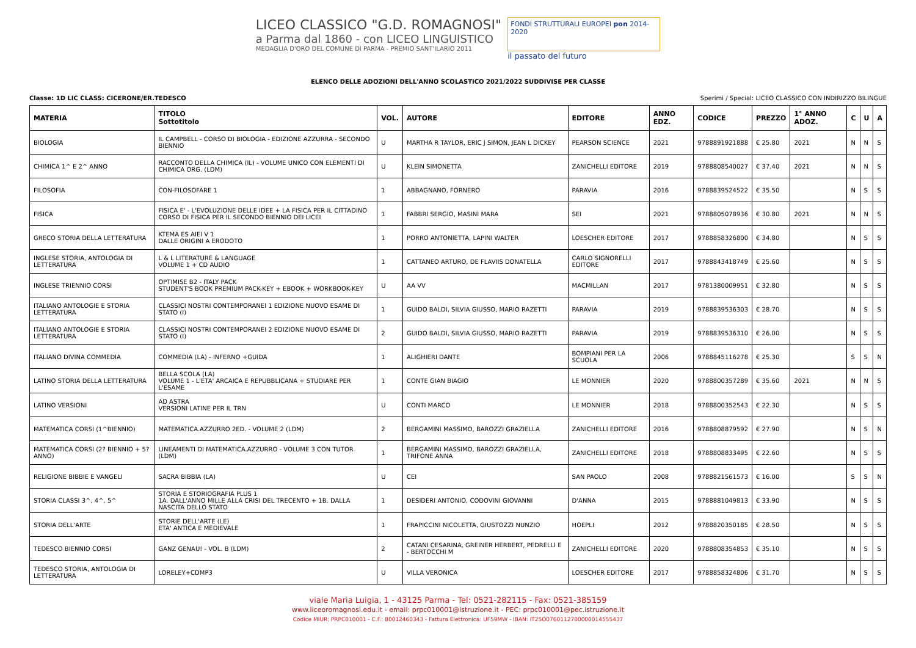LICEO CLASSICO "G.D. ROMAGNOSI"
a Parma dal 1860 - con LICEO LINGUISTICO
MEDAGLIA D'ORO DEL COMUNE DI PARMA - PREMIO SANT'ILARIO 2011
FONDI STRUTTURALI EUROPEI pon 2014-2020
il passato del futuro
ELENCO DELLE ADOZIONI DELL'ANNO SCOLASTICO 2021/2022 SUDDIVISE PER CLASSE
Classe: 1D LIC CLASS: CICERONE/ER.TEDESCO Sperimi / Special: LICEO CLASSICO CON INDIRIZZO BILINGUE
| MATERIA | TITOLO Sottotitolo | VOL. | AUTORE | EDITORE | ANNO EDZ. | CODICE | PREZZO | 1° ANNO ADOZ. | C | U | A |
| --- | --- | --- | --- | --- | --- | --- | --- | --- | --- | --- | --- |
| BIOLOGIA | IL CAMPBELL - CORSO DI BIOLOGIA - EDIZIONE AZZURRA - SECONDO BIENNIO | U | MARTHA R TAYLOR, ERIC J SIMON, JEAN L DICKEY | PEARSON SCIENCE | 2021 | 9788891921888 | € 25.80 | 2021 | N | N | S |
| CHIMICA 1^ E 2^ ANNO | RACCONTO DELLA CHIMICA (IL) - VOLUME UNICO CON ELEMENTI DI CHIMICA ORG. (LDM) | U | KLEIN SIMONETTA | ZANICHELLI EDITORE | 2019 | 9788808540027 | € 37.40 | 2021 | N | N | S |
| FILOSOFIA | CON-FILOSOFARE 1 | 1 | ABBAGNANO, FORNERO | PARAVIA | 2016 | 9788839524522 | € 35.50 | | N | S | S |
| FISICA | FISICA E' - L'EVOLUZIONE DELLE IDEE + LA FISICA PER IL CITTADINO CORSO DI FISICA PER IL SECONDO BIENNIO DEI LICEI | 1 | FABBRI SERGIO, MASINI MARA | SEI | 2021 | 9788805078936 | € 30.80 | 2021 | N | N | S |
| GRECO STORIA DELLA LETTERATURA | KTEMA ES AIEI V 1 DALLE ORIGINI A ERODOTO | 1 | PORRO ANTONIETTA, LAPINI WALTER | LOESCHER EDITORE | 2017 | 9788858326800 | € 34.80 | | N | S | S |
| INGLESE STORIA, ANTOLOGIA DI LETTERATURA | L & L LITERATURE & LANGUAGE VOLUME 1 + CD AUDIO | 1 | CATTANEO ARTURO, DE FLAVIIS DONATELLA | CARLO SIGNORELLI EDITORE | 2017 | 9788843418749 | € 25.60 | | N | S | S |
| INGLESE TRIENNIO CORSI | OPTIMISE B2 - ITALY PACK STUDENT'S BOOK PREMIUM PACK-KEY + EBOOK + WORKBOOK-KEY | U | AA VV | MACMILLAN | 2017 | 9781380009951 | € 32.80 | | N | S | S |
| ITALIANO ANTOLOGIE E STORIA LETTERATURA | CLASSICI NOSTRI CONTEMPORANEI 1 EDIZIONE NUOVO ESAME DI STATO (I) | 1 | GUIDO BALDI, SILVIA GIUSSO, MARIO RAZETTI | PARAVIA | 2019 | 9788839536303 | € 28.70 | | N | S | S |
| ITALIANO ANTOLOGIE E STORIA LETTERATURA | CLASSICI NOSTRI CONTEMPORANEI 2 EDIZIONE NUOVO ESAME DI STATO (I) | 2 | GUIDO BALDI, SILVIA GIUSSO, MARIO RAZETTI | PARAVIA | 2019 | 9788839536310 | € 26.00 | | N | S | S |
| ITALIANO DIVINA COMMEDIA | COMMEDIA (LA) - INFERNO +GUIDA | 1 | ALIGHIERI DANTE | BOMPIANI PER LA SCUOLA | 2006 | 9788845116278 | € 25.30 | | S | S | N |
| LATINO STORIA DELLA LETTERATURA | BELLA SCOLA (LA) VOLUME 1 - L'ETA' ARCAICA E REPUBBLICANA + STUDIARE PER L'ESAME | 1 | CONTE GIAN BIAGIO | LE MONNIER | 2020 | 9788800357289 | € 35.60 | 2021 | N | N | S |
| LATINO VERSIONI | AD ASTRA VERSIONI LATINE PER IL TRN | U | CONTI MARCO | LE MONNIER | 2018 | 9788800352543 | € 22.30 | | N | S | S |
| MATEMATICA CORSI (1^BIENNIO) | MATEMATICA.AZZURRO 2ED. - VOLUME 2 (LDM) | 2 | BERGAMINI MASSIMO, BAROZZI GRAZIELLA | ZANICHELLI EDITORE | 2016 | 9788808879592 | € 27.90 | | N | S | N |
| MATEMATICA CORSI (2? BIENNIO + 5? ANNO) | LINEAMENTI DI MATEMATICA.AZZURRO - VOLUME 3 CON TUTOR (LDM) | 1 | BERGAMINI MASSIMO, BAROZZI GRAZIELLA, TRIFONE ANNA | ZANICHELLI EDITORE | 2018 | 9788808833495 | € 22.60 | | N | S | S |
| RELIGIONE BIBBIE E VANGELI | SACRA BIBBIA (LA) | U | CEI | SAN PAOLO | 2008 | 9788821561573 | € 16.00 | | S | S | N |
| STORIA CLASSI 3^, 4^, 5^ | STORIA E STORIOGRAFIA PLUS 1 1A. DALL'ANNO MILLE ALLA CRISI DEL TRECENTO + 1B. DALLA NASCITA DELLO STATO | 1 | DESIDERI ANTONIO, CODOVINI GIOVANNI | D'ANNA | 2015 | 9788881049813 | € 33.90 | | N | S | S |
| STORIA DELL'ARTE | STORIE DELL'ARTE (LE) ETA' ANTICA E MEDIEVALE | 1 | FRAPICCINI NICOLETTA, GIUSTOZZI NUNZIO | HOEPLI | 2012 | 9788820350185 | € 28.50 | | N | S | S |
| TEDESCO BIENNIO CORSI | GANZ GENAU! - VOL. B (LDM) | 2 | CATANI CESARINA, GREINER HERBERT, PEDRELLI E - BERTOCCHI M | ZANICHELLI EDITORE | 2020 | 9788808354853 | € 35.10 | | N | S | S |
| TEDESCO STORIA, ANTOLOGIA DI LETTERATURA | LORELEY+CDMP3 | U | VILLA VERONICA | LOESCHER EDITORE | 2017 | 9788858324806 | € 31.70 | | N | S | S |
viale Maria Luigia, 1 - 43125 Parma - Tel: 0521-282115 - Fax: 0521-385159
www.liceoromagnosi.edu.it - email: prpc010001@istruzione.it - PEC: prpc010001@pec.istruzione.it
Codice MIUR: PRPC010001 - C.F.: 80012460343 - Fattura Elettronica: UF59MW - IBAN: IT25O0760112700000014555437